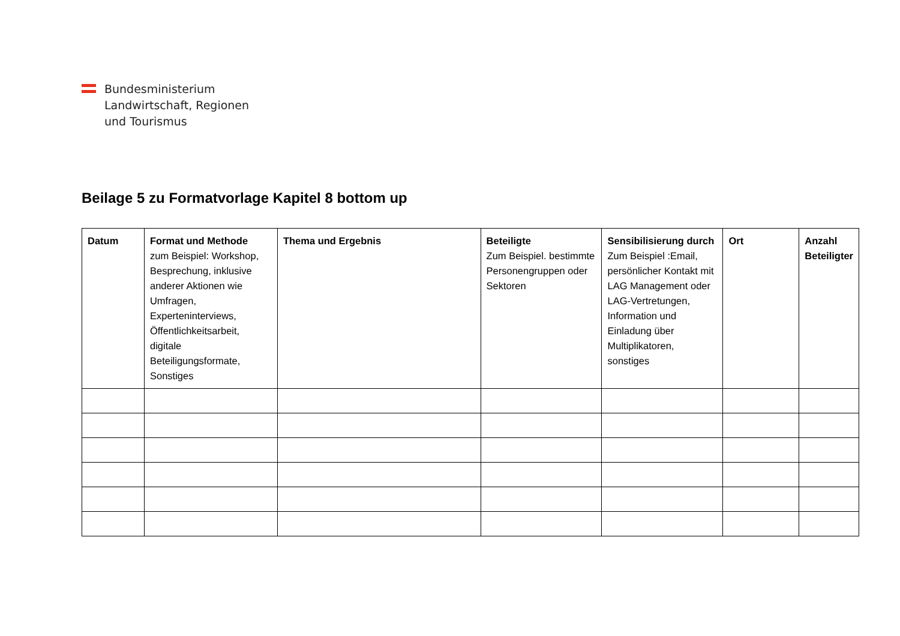Bundesministerium
Landwirtschaft, Regionen
und Tourismus
Beilage 5 zu Formatvorlage Kapitel 8 bottom up
| Datum | Format und Methode zum Beispiel: Workshop, Besprechung, inklusive anderer Aktionen wie Umfragen, Experteninterviews, Öffentlichkeitsarbeit, digitale Beteiligungsformate, Sonstiges | Thema und Ergebnis | Beteiligte Zum Beispiel. bestimmte Personengruppen oder Sektoren | Sensibilisierung durch Zum Beispiel :Email, persönlicher Kontakt mit LAG Management oder LAG-Vertretungen, Information und Einladung über Multiplikatoren, sonstiges | Ort | Anzahl Beteiligter |
| --- | --- | --- | --- | --- | --- | --- |